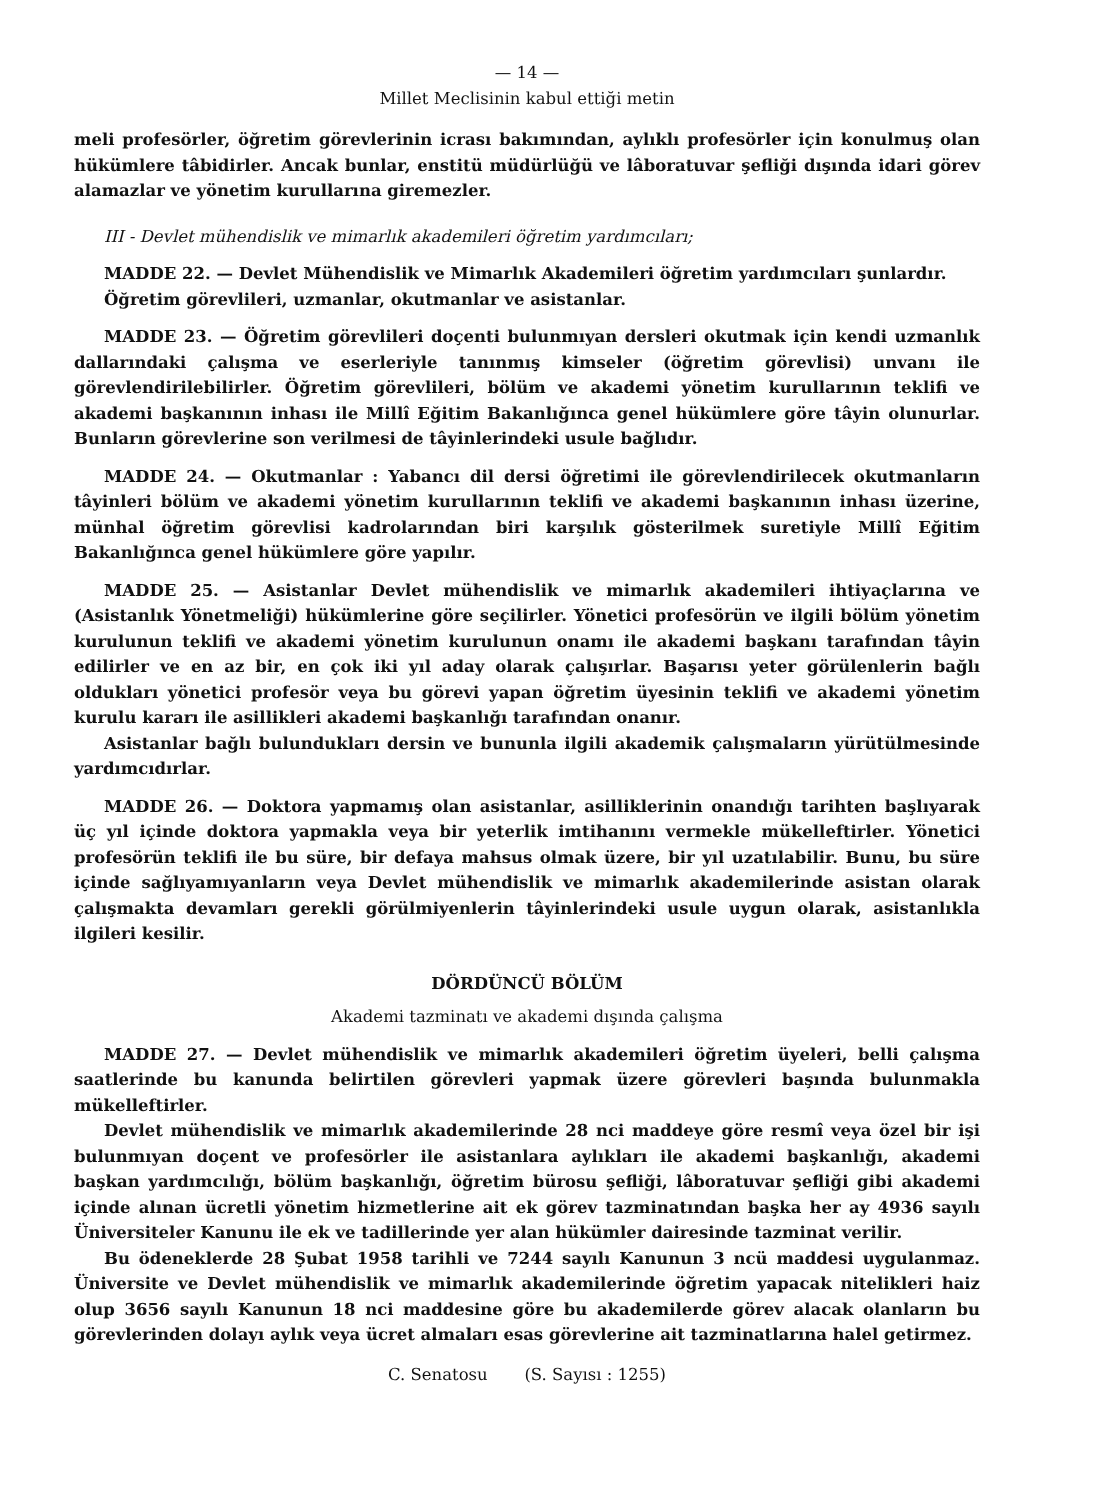— 14 —
Millet Meclisinin kabul ettiği metin
meli profesörler, öğretim görevlerinin icrası bakımından, aylıklı profesörler için konulmuş olan hükümlere tâbidirler. Ancak bunlar, enstitü müdürlüğü ve lâboratuvar şefliği dışında idari görev alamazlar ve yönetim kurullarına giremezler.
III - Devlet mühendislik ve mimarlık akademileri öğretim yardımcıları;
MADDE 22. — Devlet Mühendislik ve Mimarlık Akademileri öğretim yardımcıları şunlardır.
Öğretim görevlileri, uzmanlar, okutmanlar ve asistanlar.
MADDE 23. — Öğretim görevlileri doçenti bulunmıyan dersleri okutmak için kendi uzmanlık dallarındaki çalışma ve eserleriyle tanınmış kimseler (öğretim görevlisi) unvanı ile görevlendirilebilirler. Öğretim görevlileri, bölüm ve akademi yönetim kurullarının teklifi ve akademi başkanının inhası ile Millî Eğitim Bakanlığınca genel hükümlere göre tâyin olunurlar. Bunların görevlerine son verilmesi de tâyinlerindeki usule bağlıdır.
MADDE 24. — Okutmanlar : Yabancı dil dersi öğretimi ile görevlendirilecek okutmanların tâyinleri bölüm ve akademi yönetim kurullarının teklifi ve akademi başkanının inhası üzerine, münhal öğretim görevlisi kadrolarından biri karşılık gösterilmek suretiyle Millî Eğitim Bakanlığınca genel hükümlere göre yapılır.
MADDE 25. — Asistanlar Devlet mühendislik ve mimarlık akademileri ihtiyaçlarına ve (Asistanlık Yönetmeliği) hükümlerine göre seçilirler. Yönetici profesörün ve ilgili bölüm yönetim kurulunun teklifi ve akademi yönetim kurulunun onamı ile akademi başkanı tarafından tâyin edilirler ve en az bir, en çok iki yıl aday olarak çalışırlar. Başarısı yeter görülenlerin bağlı oldukları yönetici profesör veya bu görevi yapan öğretim üyesinin teklifi ve akademi yönetim kurulu kararı ile asillikleri akademi başkanlığı tarafından onanır.
Asistanlar bağlı bulundukları dersin ve bununla ilgili akademik çalışmaların yürütülmesinde yardımcıdırlar.
MADDE 26. — Doktora yapmamış olan asistanlar, asilliklerinin onandığı tarihten başlıyarak üç yıl içinde doktora yapmakla veya bir yeterlik imtihanını vermekle mükelleftirler. Yönetici profesörün teklifi ile bu süre, bir defaya mahsus olmak üzere, bir yıl uzatılabilir. Bunu, bu süre içinde sağlıyamıyanların veya Devlet mühendislik ve mimarlık akademilerinde asistan olarak çalışmakta devamları gerekli görülmiyenlerin tâyinlerindeki usule uygun olarak, asistanlıkla ilgileri kesilir.
DÖRDÜNCÜ BÖLÜM
Akademi tazminatı ve akademi dışında çalışma
MADDE 27. — Devlet mühendislik ve mimarlık akademileri öğretim üyeleri, belli çalışma saatlerinde bu kanunda belirtilen görevleri yapmak üzere görevleri başında bulunmakla mükelleftirler.
Devlet mühendislik ve mimarlık akademilerinde 28 nci maddeye göre resmî veya özel bir işi bulunmıyan doçent ve profesörler ile asistanlara aylıkları ile akademi başkanlığı, akademi başkan yardımcılığı, bölüm başkanlığı, öğretim bürosu şefliği, lâboratuvar şefliği gibi akademi içinde alınan ücretli yönetim hizmetlerine ait ek görev tazminatından başka her ay 4936 sayılı Üniversiteler Kanunu ile ek ve tadillerinde yer alan hükümler dairesinde tazminat verilir.
Bu ödeneklerde 28 Şubat 1958 tarihli ve 7244 sayılı Kanunun 3 ncü maddesi uygulanmaz. Üniversite ve Devlet mühendislik ve mimarlık akademilerinde öğretim yapacak nitelikleri haiz olup 3656 sayılı Kanunun 18 nci maddesine göre bu akademilerde görev alacak olanların bu görevlerinden dolayı aylık veya ücret almaları esas görevlerine ait tazminatlarına halel getirmez.
C. Senatosu (S. Sayısı : 1255)